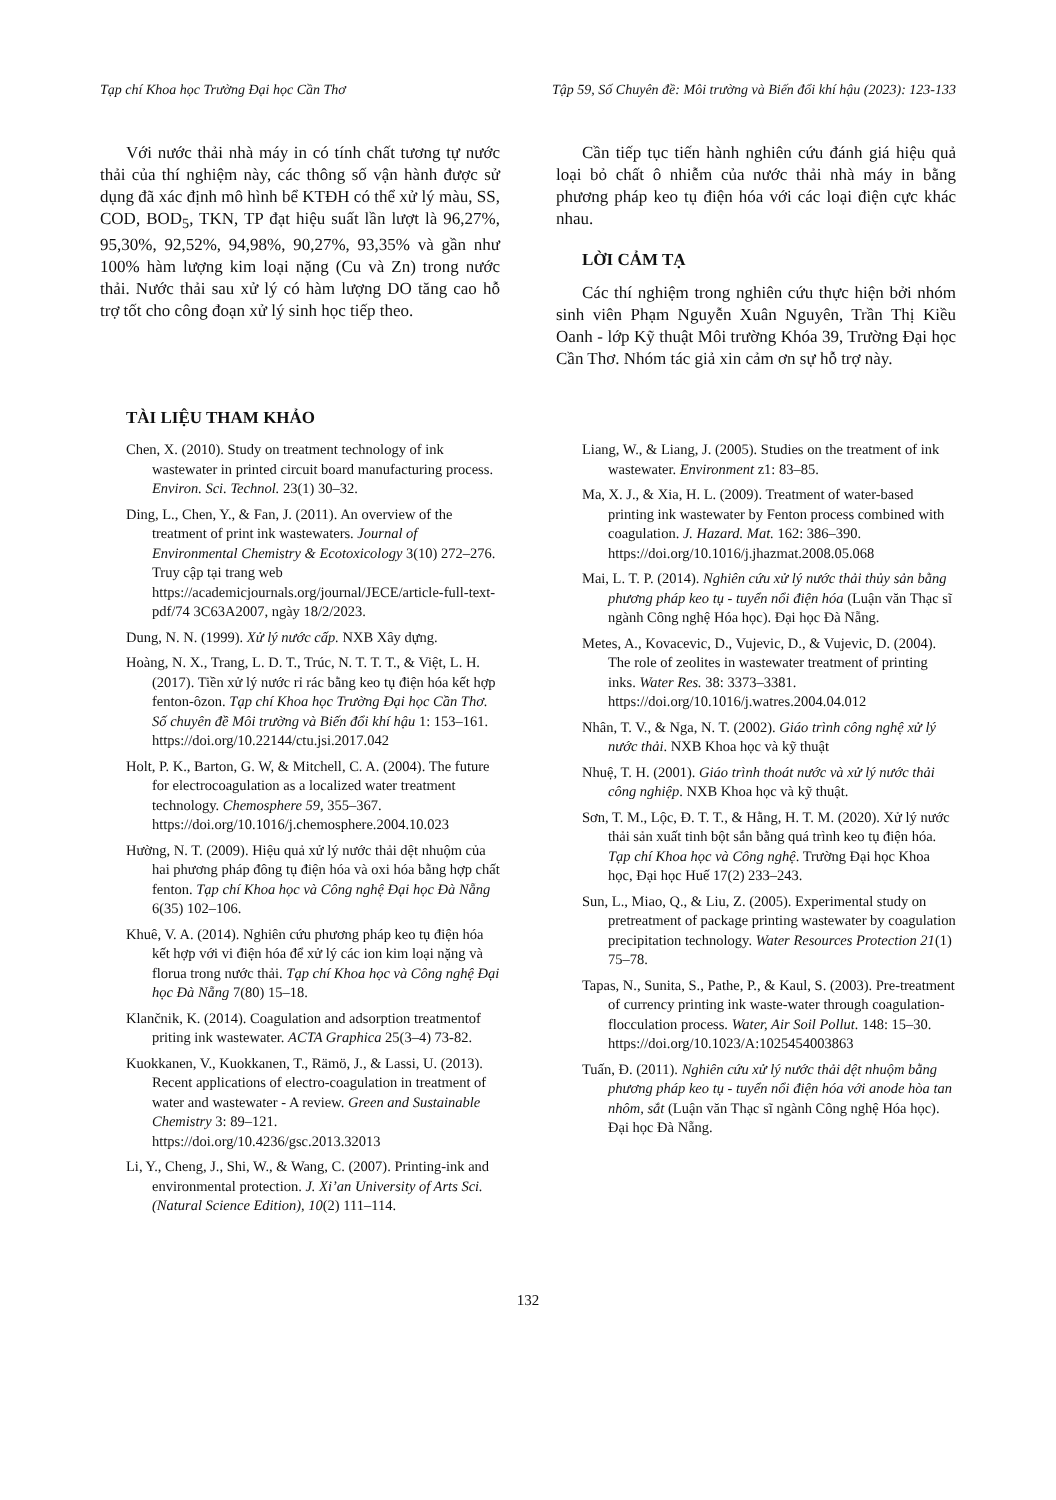Tạp chí Khoa học Trường Đại học Cần Thơ Tập 59, Số Chuyên đề: Môi trường và Biến đổi khí hậu (2023): 123-133
Với nước thải nhà máy in có tính chất tương tự nước thải của thí nghiệm này, các thông số vận hành được sử dụng đã xác định mô hình bể KTĐH có thể xử lý màu, SS, COD, BOD<sub>5</sub>, TKN, TP đạt hiệu suất lần lượt là 96,27%, 95,30%, 92,52%, 94,98%, 90,27%, 93,35% và gần như 100% hàm lượng kim loại nặng (Cu và Zn) trong nước thải. Nước thải sau xử lý có hàm lượng DO tăng cao hỗ trợ tốt cho công đoạn xử lý sinh học tiếp theo.
TÀI LIỆU THAM KHẢO
Cần tiếp tục tiến hành nghiên cứu đánh giá hiệu quả loại bỏ chất ô nhiễm của nước thải nhà máy in bằng phương pháp keo tụ điện hóa với các loại điện cực khác nhau.
LỜI CẢM TẠ
Các thí nghiệm trong nghiên cứu thực hiện bởi nhóm sinh viên Phạm Nguyễn Xuân Nguyên, Trần Thị Kiều Oanh - lớp Kỹ thuật Môi trường Khóa 39, Trường Đại học Cần Thơ. Nhóm tác giả xin cảm ơn sự hỗ trợ này.
Chen, X. (2010). Study on treatment technology of ink wastewater in printed circuit board manufacturing process. Environ. Sci. Technol. 23(1) 30–32.
Ding, L., Chen, Y., & Fan, J. (2011). An overview of the treatment of print ink wastewaters. Journal of Environmental Chemistry & Ecotoxicology 3(10) 272–276. Truy cập tại trang web https://academicjournals.org/journal/JECE/article-full-text-pdf/74 3C63A2007, ngày 18/2/2023.
Dung, N. N. (1999). Xử lý nước cấp. NXB Xây dựng.
Hoàng, N. X., Trang, L. D. T., Trúc, N. T. T. T., & Việt, L. H. (2017). Tiền xử lý nước rỉ rác bằng keo tụ điện hóa kết hợp fenton-ôzon. Tạp chí Khoa học Trường Đại học Cần Thơ. Số chuyên đề Môi trường và Biến đổi khí hậu 1: 153–161. https://doi.org/10.22144/ctu.jsi.2017.042
Holt, P. K., Barton, G. W, & Mitchell, C. A. (2004). The future for electrocoagulation as a localized water treatment technology. Chemosphere 59, 355–367. https://doi.org/10.1016/j.chemosphere.2004.10.023
Hường, N. T. (2009). Hiệu quả xử lý nước thải dệt nhuộm của hai phương pháp đông tụ điện hóa và oxi hóa bằng hợp chất fenton. Tạp chí Khoa học và Công nghệ Đại học Đà Nẵng 6(35) 102–106.
Khuê, V. A. (2014). Nghiên cứu phương pháp keo tụ điện hóa kết hợp với vi điện hóa để xử lý các ion kim loại nặng và florua trong nước thải. Tạp chí Khoa học và Công nghệ Đại học Đà Nẵng 7(80) 15–18.
Klančnik, K. (2014). Coagulation and adsorption treatmentof priting ink wastewater. ACTA Graphica 25(3–4) 73-82.
Kuokkanen, V., Kuokkanen, T., Rämö, J., & Lassi, U. (2013). Recent applications of electro-coagulation in treatment of water and wastewater - A review. Green and Sustainable Chemistry 3: 89–121. https://doi.org/10.4236/gsc.2013.32013
Li, Y., Cheng, J., Shi, W., & Wang, C. (2007). Printing-ink and environmental protection. J. Xi’an University of Arts Sci. (Natural Science Edition), 10(2) 111–114.
Liang, W., & Liang, J. (2005). Studies on the treatment of ink wastewater. Environment z1: 83–85.
Ma, X. J., & Xia, H. L. (2009). Treatment of water-based printing ink wastewater by Fenton process combined with coagulation. J. Hazard. Mat. 162: 386–390. https://doi.org/10.1016/j.jhazmat.2008.05.068
Mai, L. T. P. (2014). Nghiên cứu xử lý nước thải thủy sản bằng phương pháp keo tụ - tuyển nổi điện hóa (Luận văn Thạc sĩ ngành Công nghệ Hóa học). Đại học Đà Nẵng.
Metes, A., Kovacevic, D., Vujevic, D., & Vujevic, D. (2004). The role of zeolites in wastewater treatment of printing inks. Water Res. 38: 3373–3381. https://doi.org/10.1016/j.watres.2004.04.012
Nhân, T. V., & Nga, N. T. (2002). Giáo trình công nghệ xử lý nước thải. NXB Khoa học và kỹ thuật
Nhuệ, T. H. (2001). Giáo trình thoát nước và xử lý nước thải công nghiệp. NXB Khoa học và kỹ thuật.
Sơn, T. M., Lộc, Đ. T. T., & Hằng, H. T. M. (2020). Xử lý nước thải sản xuất tinh bột sắn bằng quá trình keo tụ điện hóa. Tạp chí Khoa học và Công nghệ. Trường Đại học Khoa học, Đại học Huế 17(2) 233–243.
Sun, L., Miao, Q., & Liu, Z. (2005). Experimental study on pretreatment of package printing wastewater by coagulation precipitation technology. Water Resources Protection 21(1) 75–78.
Tapas, N., Sunita, S., Pathe, P., & Kaul, S. (2003). Pre-treatment of currency printing ink waste-water through coagulation-flocculation process. Water, Air Soil Pollut. 148: 15–30. https://doi.org/10.1023/A:1025454003863
Tuấn, Đ. (2011). Nghiên cứu xử lý nước thải dệt nhuộm bằng phương pháp keo tụ - tuyển nổi điện hóa với anode hòa tan nhôm, sắt (Luận văn Thạc sĩ ngành Công nghệ Hóa học). Đại học Đà Nẵng.
132